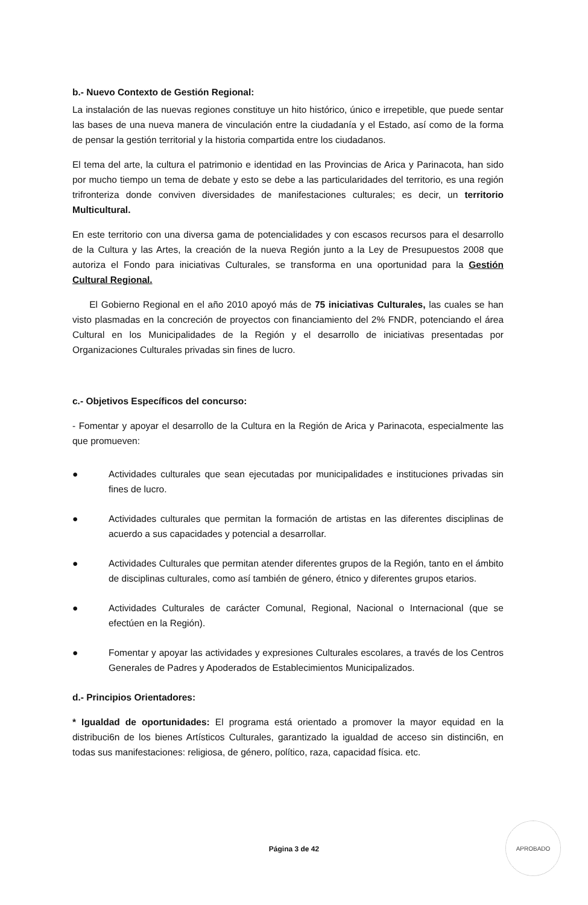b.- Nuevo Contexto de Gestión Regional:
La instalación de las nuevas regiones constituye un hito histórico, único e irrepetible, que puede sentar las bases de una nueva manera de vinculación entre la ciudadanía y el Estado, así como de la forma de pensar la gestión territorial y la historia compartida entre los ciudadanos.
El tema del arte, la cultura el patrimonio e identidad en las Provincias de Arica y Parinacota, han sido por mucho tiempo un tema de debate y esto se debe a las particularidades del territorio, es una región trifronteriza donde conviven diversidades de manifestaciones culturales; es decir, un territorio Multicultural.
En este territorio con una diversa gama de potencialidades y con escasos recursos para el desarrollo de la Cultura y las Artes, la creación de la nueva Región junto a la Ley de Presupuestos 2008 que autoriza el Fondo para iniciativas Culturales, se transforma en una oportunidad para la Gestión Cultural Regional.
El Gobierno Regional en el año 2010 apoyó más de 75 iniciativas Culturales, las cuales se han visto plasmadas en la concreción de proyectos con financiamiento del 2% FNDR, potenciando el área Cultural en los Municipalidades de la Región y el desarrollo de iniciativas presentadas por Organizaciones Culturales privadas sin fines de lucro.
c.- Objetivos Específicos del concurso:
- Fomentar y apoyar el desarrollo de la Cultura en la Región de Arica y Parinacota, especialmente las que promueven:
● Actividades culturales que sean ejecutadas por municipalidades e instituciones privadas sin fines de lucro.
● Actividades culturales que permitan la formación de artistas en las diferentes disciplinas de acuerdo a sus capacidades y potencial a desarrollar.
● Actividades Culturales que permitan atender diferentes grupos de la Región, tanto en el ámbito de disciplinas culturales, como así también de género, étnico y diferentes grupos etarios.
● Actividades Culturales de carácter Comunal, Regional, Nacional o Internacional (que se efectúen en la Región).
● Fomentar y apoyar las actividades y expresiones Culturales escolares, a través de los Centros Generales de Padres y Apoderados de Establecimientos Municipalizados.
d.- Principios Orientadores:
* Igualdad de oportunidades: El programa está orientado a promover la mayor equidad en la distribuci6n de los bienes Artísticos Culturales, garantizado la igualdad de acceso sin distinci6n, en todas sus manifestaciones: religiosa, de género, político, raza, capacidad física. etc.
Página 3 de 42
APROBADO